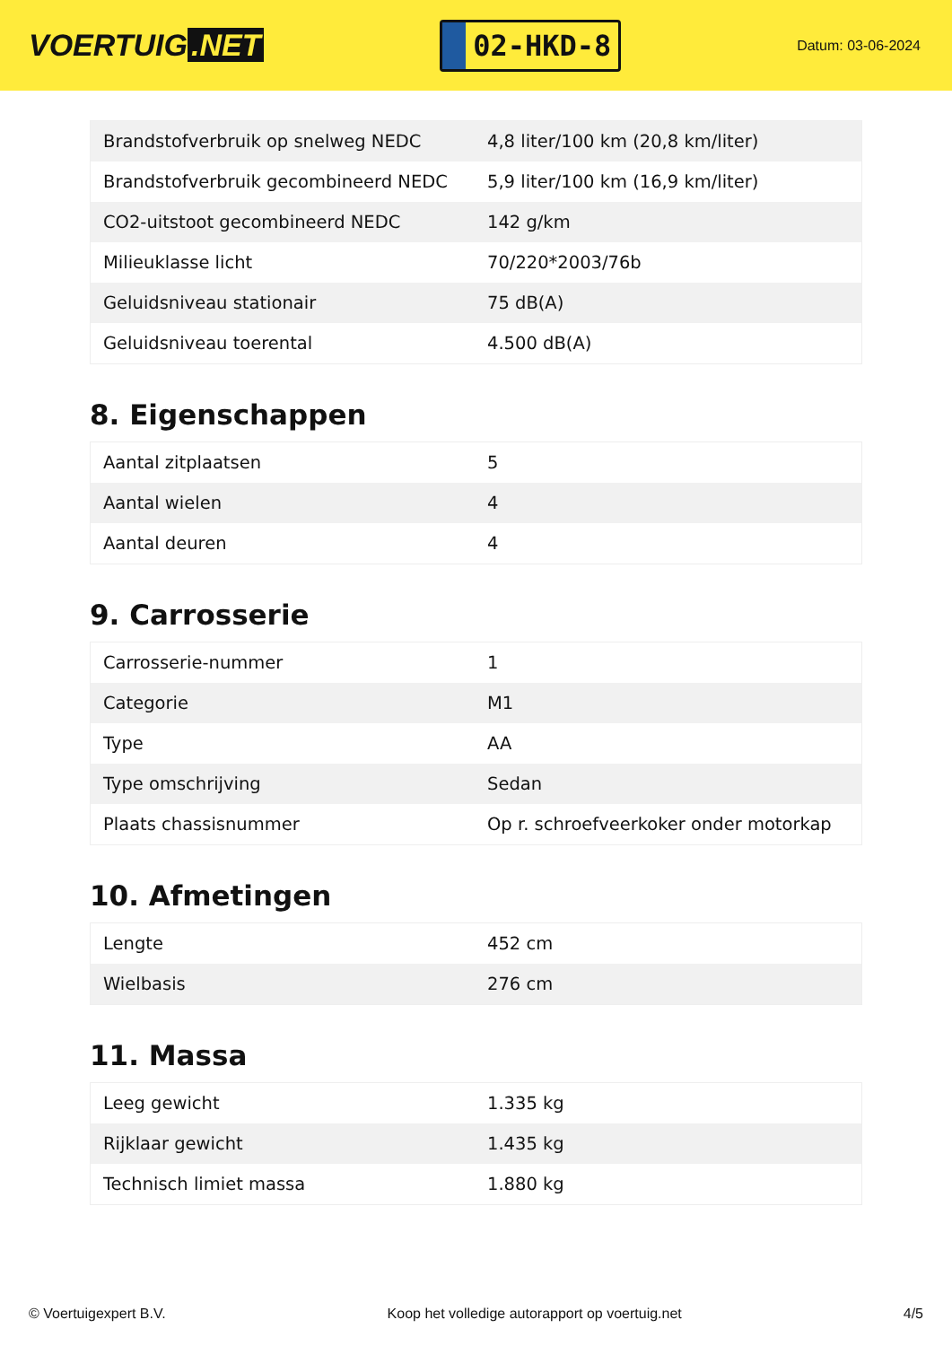VOERTUIG.NET
02-HKD-8
Datum: 03-06-2024
| Brandstofverbruik op snelweg NEDC | 4,8 liter/100 km (20,8 km/liter) |
| Brandstofverbruik gecombineerd NEDC | 5,9 liter/100 km (16,9 km/liter) |
| CO2-uitstoot gecombineerd NEDC | 142 g/km |
| Milieuklasse licht | 70/220*2003/76b |
| Geluidsniveau stationair | 75 dB(A) |
| Geluidsniveau toerental | 4.500 dB(A) |
8. Eigenschappen
| Aantal zitplaatsen | 5 |
| Aantal wielen | 4 |
| Aantal deuren | 4 |
9. Carrosserie
| Carrosserie-nummer | 1 |
| Categorie | M1 |
| Type | AA |
| Type omschrijving | Sedan |
| Plaats chassisnummer | Op r. schroefveerkoker onder motorkap |
10. Afmetingen
| Lengte | 452 cm |
| Wielbasis | 276 cm |
11. Massa
| Leeg gewicht | 1.335 kg |
| Rijklaar gewicht | 1.435 kg |
| Technisch limiet massa | 1.880 kg |
© Voertuigexpert B.V. Koop het volledige autorapport op voertuig.net 4/5